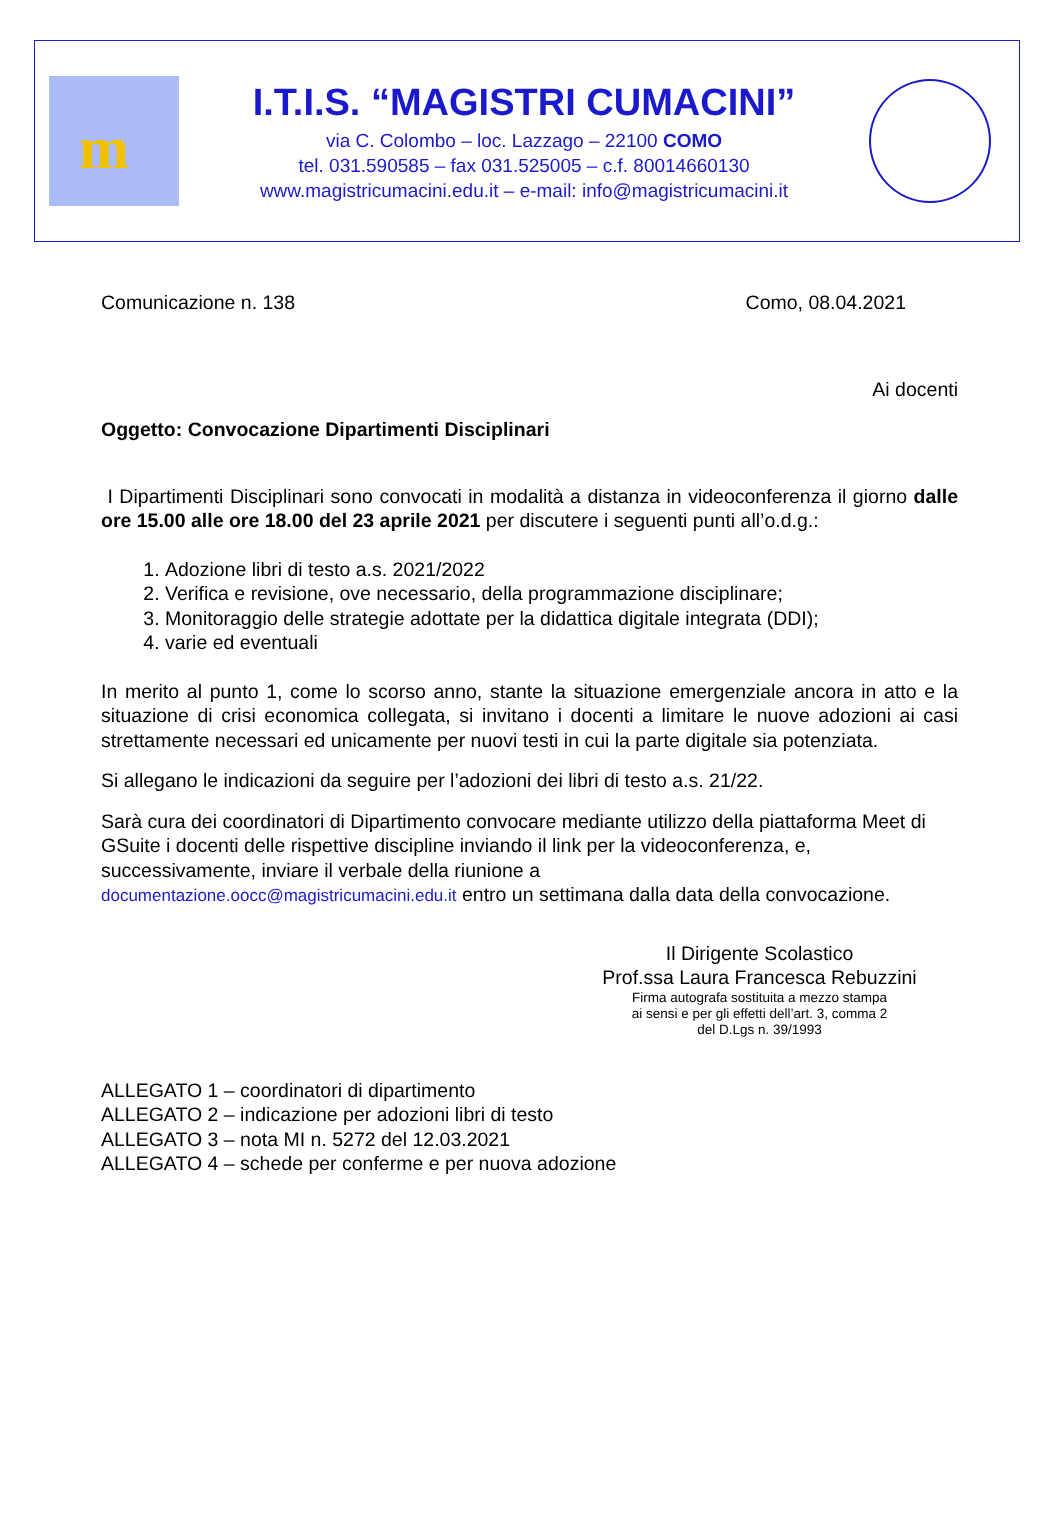m
I.T.I.S. “MAGISTRI CUMACINI”
via C. Colombo – loc. Lazzago – 22100 COMO
tel. 031.590585 – fax 031.525005 – c.f. 80014660130
www.magistricumacini.edu.it – e-mail: info@magistricumacini.it
Comunicazione n. 138 Como, 08.04.2021
Ai docenti
Oggetto: Convocazione Dipartimenti Disciplinari
I Dipartimenti Disciplinari sono convocati in modalità a distanza in videoconferenza il giorno dalle ore 15.00 alle ore 18.00 del 23 aprile 2021 per discutere i seguenti punti all’o.d.g.:
1. Adozione libri di testo a.s. 2021/2022
2. Verifica e revisione, ove necessario, della programmazione disciplinare;
3. Monitoraggio delle strategie adottate per la didattica digitale integrata (DDI);
4. varie ed eventuali
In merito al punto 1, come lo scorso anno, stante la situazione emergenziale ancora in atto e la situazione di crisi economica collegata, si invitano i docenti a limitare le nuove adozioni ai casi strettamente necessari ed unicamente per nuovi testi in cui la parte digitale sia potenziata.
Si allegano le indicazioni da seguire per l’adozioni dei libri di testo a.s. 21/22.
Sarà cura dei coordinatori di Dipartimento convocare mediante utilizzo della piattaforma Meet di GSuite i docenti delle rispettive discipline inviando il link per la videoconferenza, e, successivamente, inviare il verbale della riunione a
documentazione.oocc@magistricumacini.edu.it entro un settimana dalla data della convocazione.
Il Dirigente Scolastico
Prof.ssa Laura Francesca Rebuzzini
Firma autografa sostituita a mezzo stampa
ai sensi e per gli effetti dell’art. 3, comma 2
del D.Lgs n. 39/1993
ALLEGATO 1 – coordinatori di dipartimento
ALLEGATO 2 – indicazione per adozioni libri di testo
ALLEGATO 3 – nota MI n. 5272 del 12.03.2021
ALLEGATO 4 – schede per conferme e per nuova adozione